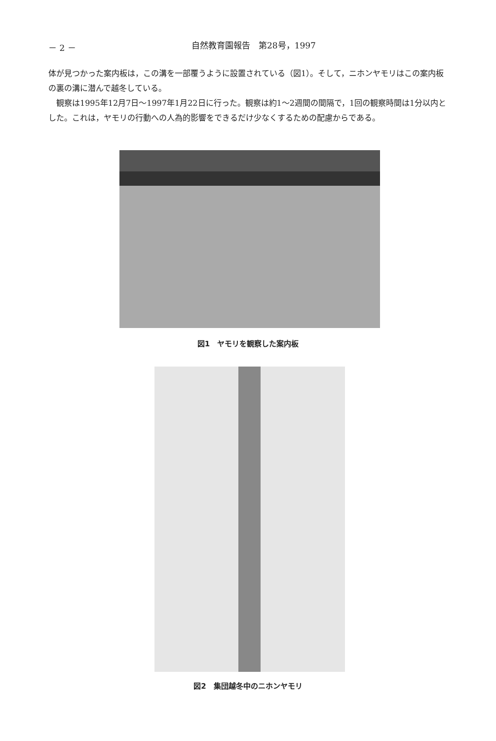－ 2 － 自然教育園報告　第28号，1997
体が見つかった案内板は，この溝を一部覆うように設置されている（図1）。そして，ニホンヤモリはこの案内板の裏の溝に潜んで越冬している。
　観察は1995年12月7日～1997年1月22日に行った。観察は約1～2週間の間隔で，1回の観察時間は1分以内とした。これは，ヤモリの行動への人為的影響をできるだけ少なくするための配慮からである。
図1　ヤモリを観察した案内板
図2　集団越冬中のニホンヤモリ